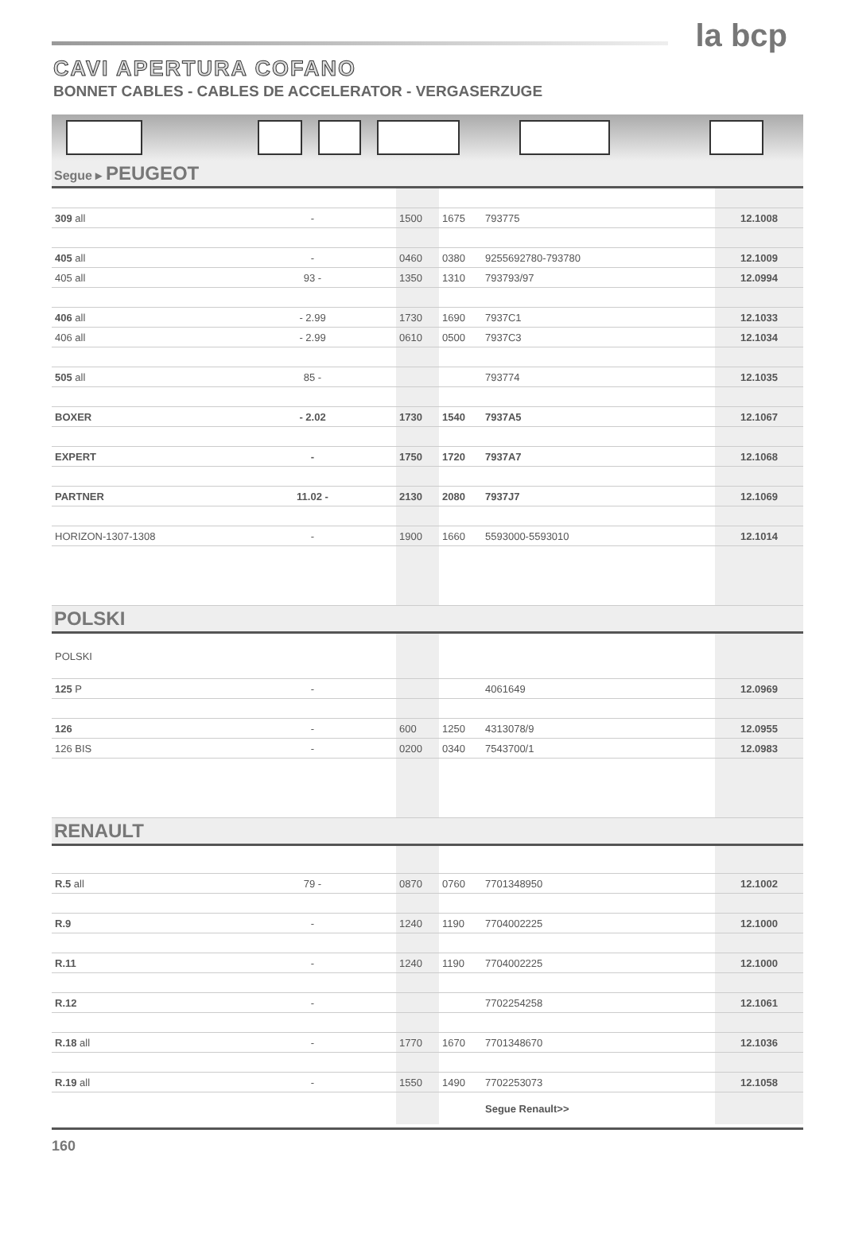la bcp
CAVI APERTURA COFANO
BONNET CABLES - CABLES DE ACCELERATOR - VERGASERZUGE
Segue ▸ PEUGEOT
| 309 all | - | | 1500 | 1675 | 793775 | 12.1008 |
| 405 all | - | | 0460 | 0380 | 9255692780-793780 | 12.1009 |
| 405 all | 93 - | | 1350 | 1310 | 793793/97 | 12.0994 |
| 406 all | - 2.99 | | 1730 | 1690 | 7937C1 | 12.1033 |
| 406 all | - 2.99 | | 0610 | 0500 | 7937C3 | 12.1034 |
| 505 all | 85 - | | | | 793774 | 12.1035 |
| BOXER | - 2.02 | | 1730 | 1540 | 7937A5 | 12.1067 |
| EXPERT | - | | 1750 | 1720 | 7937A7 | 12.1068 |
| PARTNER | 11.02 - | | 2130 | 2080 | 7937J7 | 12.1069 |
| HORIZON-1307-1308 | - | | 1900 | 1660 | 5593000-5593010 | 12.1014 |
POLSKI
| POLSKI | | | | | | |
| 125 P | - | | | | 4061649 | 12.0969 |
| 126 | - | | 600 | 1250 | 4313078/9 | 12.0955 |
| 126 BIS | - | | 0200 | 0340 | 7543700/1 | 12.0983 |
RENAULT
| R.5 all | 79 - | | 0870 | 0760 | 7701348950 | 12.1002 |
| R.9 | - | | 1240 | 1190 | 7704002225 | 12.1000 |
| R.11 | - | | 1240 | 1190 | 7704002225 | 12.1000 |
| R.12 | - | | | | 7702254258 | 12.1061 |
| R.18 all | - | | 1770 | 1670 | 7701348670 | 12.1036 |
| R.19 all | - | | 1550 | 1490 | 7702253073 | 12.1058 |
| | | | | | Segue Renault>> | |
160